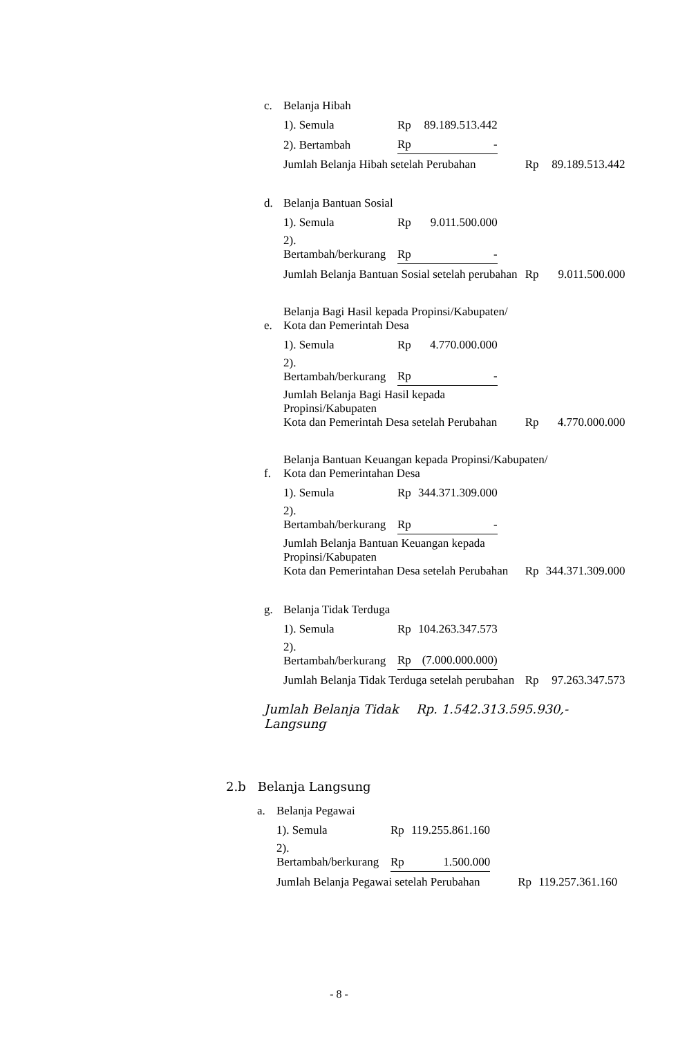| c. | Belanja Hibah | | | | | |
| | 1). Semula | Rp | 89.189.513.442 | | | |
| | 2). Bertambah | Rp | - | | | |
| | Jumlah Belanja Hibah setelah Perubahan | | | | Rp | 89.189.513.442 |
| d. | Belanja Bantuan Sosial | | | | | |
| | 1). Semula | Rp | 9.011.500.000 | | | |
| | 2). Bertambah/berkurang | Rp | - | | | |
| | Jumlah Belanja Bantuan Sosial setelah perubahan | | | | Rp | 9.011.500.000 |
| e. | Belanja Bagi Hasil kepada Propinsi/Kabupaten/ Kota dan Pemerintah Desa | | | | | |
| | 1). Semula | Rp | 4.770.000.000 | | | |
| | 2). Bertambah/berkurang | Rp | - | | | |
| | Jumlah Belanja Bagi Hasil kepada Propinsi/Kabupaten Kota dan Pemerintah Desa setelah Perubahan | | | | Rp | 4.770.000.000 |
| f. | Belanja Bantuan Keuangan kepada Propinsi/Kabupaten/ Kota dan Pemerintahan Desa | | | | | |
| | 1). Semula | Rp | 344.371.309.000 | | | |
| | 2). Bertambah/berkurang | Rp | - | | | |
| | Jumlah Belanja Bantuan Keuangan kepada Propinsi/Kabupaten Kota dan Pemerintahan Desa setelah Perubahan | | | | Rp | 344.371.309.000 |
| g. | Belanja Tidak Terduga | | | | | |
| | 1). Semula | Rp | 104.263.347.573 | | | |
| | 2). Bertambah/berkurang | Rp | (7.000.000.000) | | | |
| | Jumlah Belanja Tidak Terduga setelah perubahan | | | | Rp | 97.263.347.573 |
Jumlah Belanja Tidak Langsung
Rp. 1.542.313.595.930,-
2.b Belanja Langsung
| a. | Belanja Pegawai | | | | | |
| | 1). Semula | Rp | 119.255.861.160 | | | |
| | 2). Bertambah/berkurang | Rp | 1.500.000 | | | |
| | Jumlah Belanja Pegawai setelah Perubahan | | | | Rp | 119.257.361.160 |
- 8 -